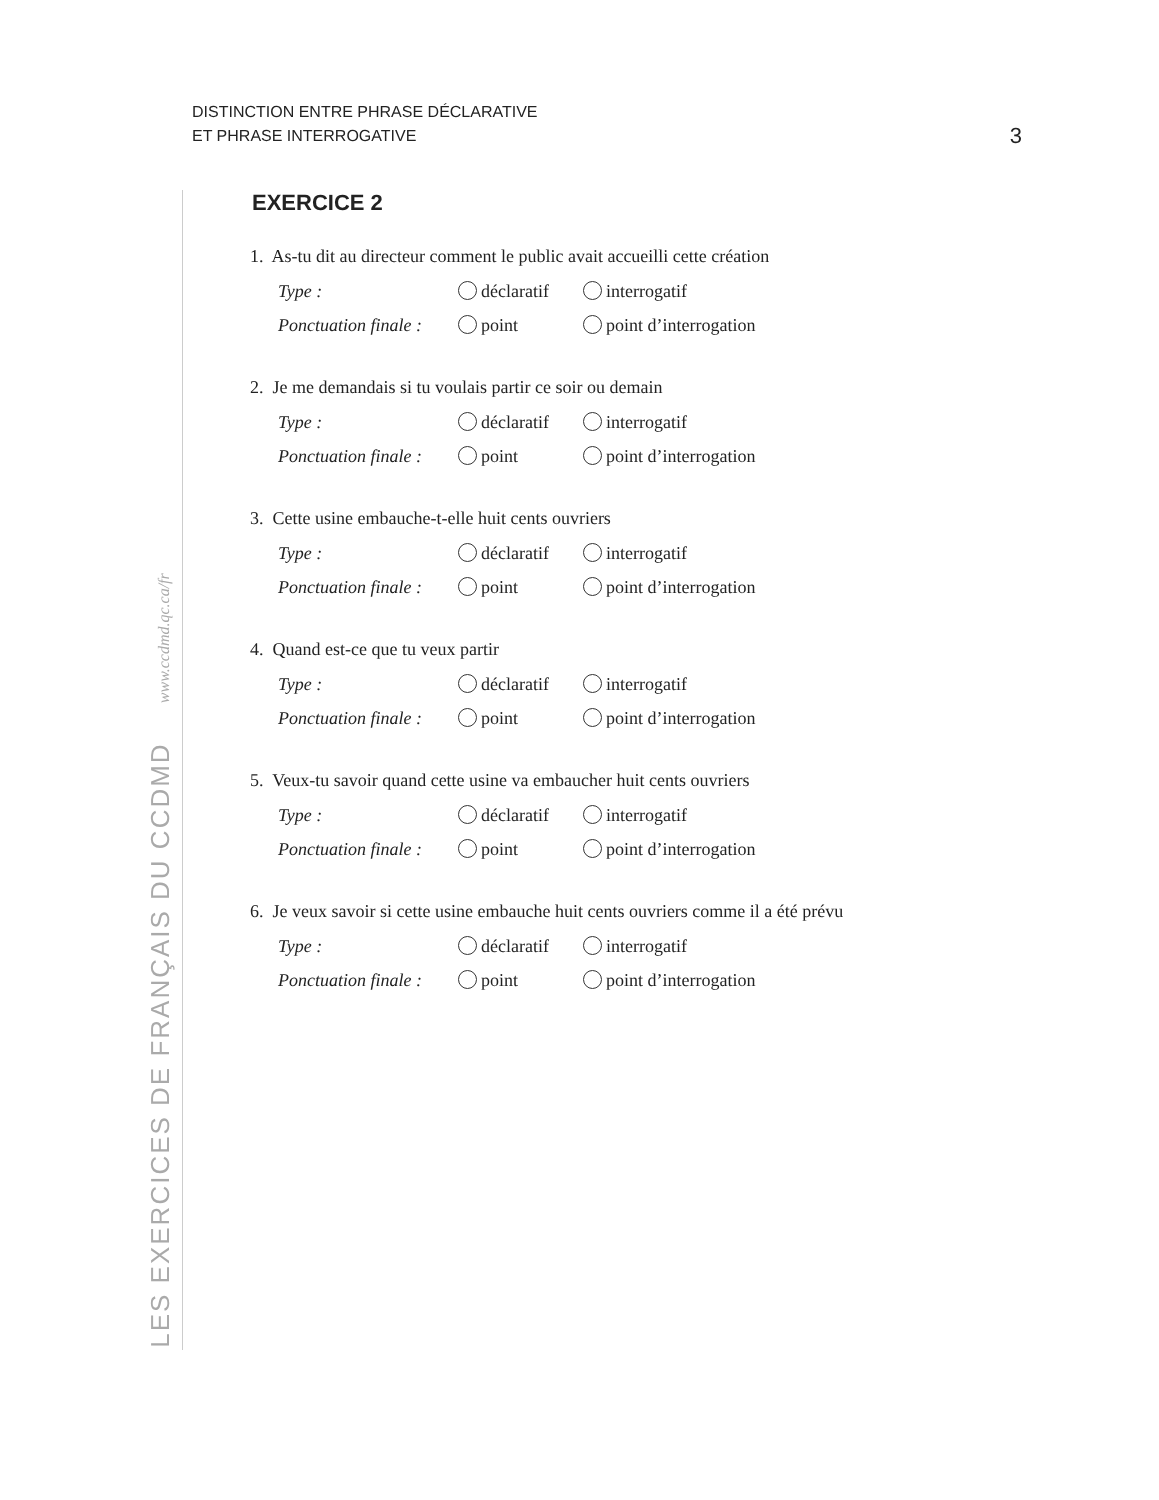DISTINCTION ENTRE PHRASE DÉCLARATIVE
ET PHRASE INTERROGATIVE
3
LES EXERCICES DE FRANÇAIS DU CCDMD www.ccdmd.qc.ca/fr
EXERCICE 2
1. As-tu dit au directeur comment le public avait accueilli cette création
Type : déclaratif interrogatif
Ponctuation finale : point point d’interrogation
2. Je me demandais si tu voulais partir ce soir ou demain
Type : déclaratif interrogatif
Ponctuation finale : point point d’interrogation
3. Cette usine embauche-t-elle huit cents ouvriers
Type : déclaratif interrogatif
Ponctuation finale : point point d’interrogation
4. Quand est-ce que tu veux partir
Type : déclaratif interrogatif
Ponctuation finale : point point d’interrogation
5. Veux-tu savoir quand cette usine va embaucher huit cents ouvriers
Type : déclaratif interrogatif
Ponctuation finale : point point d’interrogation
6. Je veux savoir si cette usine embauche huit cents ouvriers comme il a été prévu
Type : déclaratif interrogatif
Ponctuation finale : point point d’interrogation